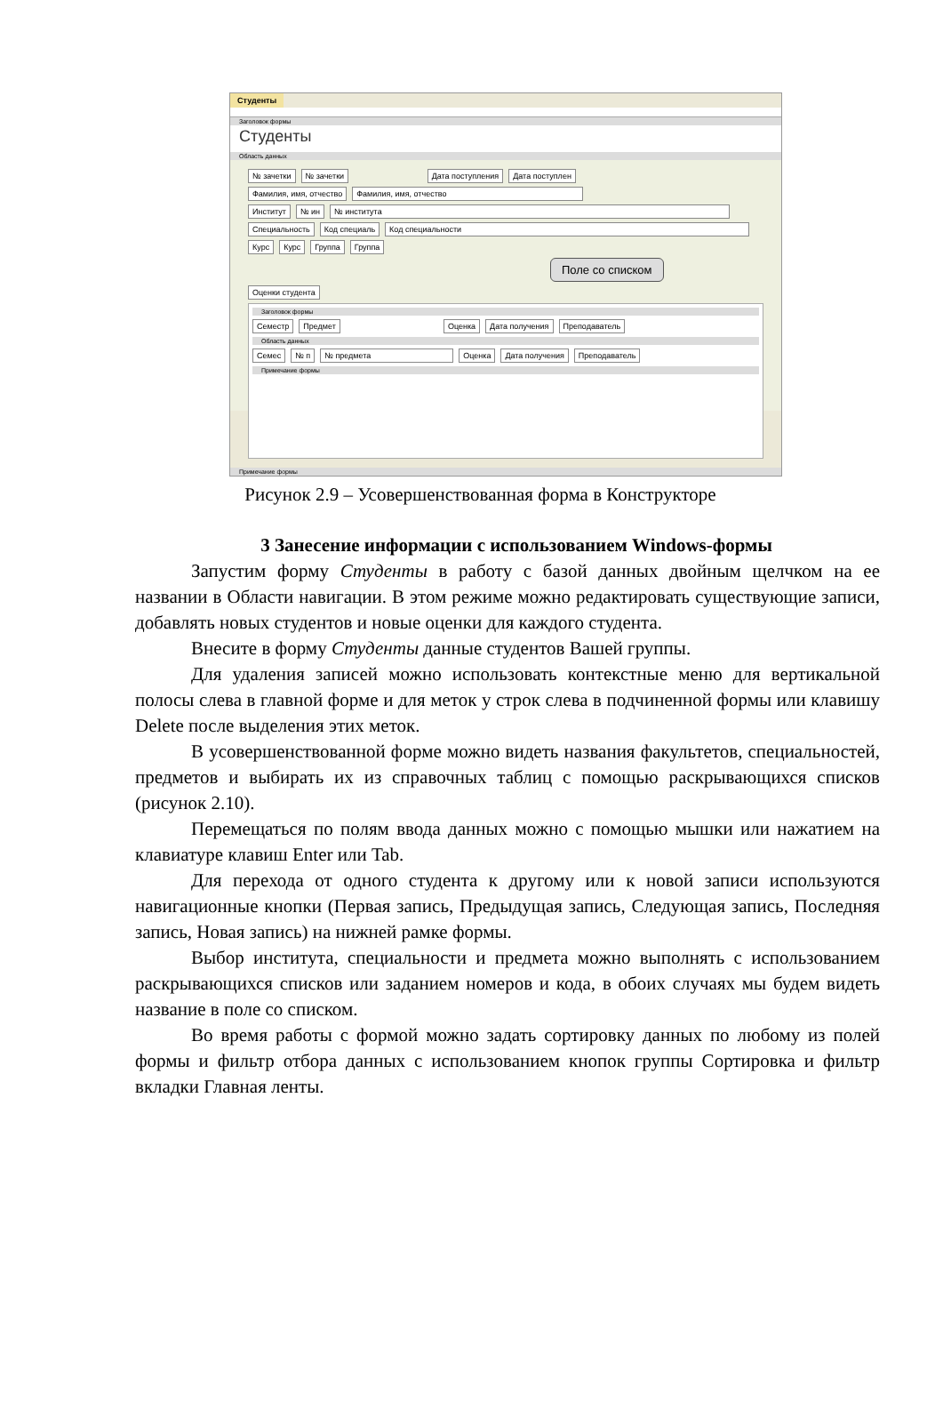Студенты
Заголовок формы
Студенты
Область данных
№ зачетки № зачетки Дата поступления Дата поступлен
Фамилия, имя, отчество Фамилия, имя, отчество
Институт № ин № института
Специальность Код специаль Код специальности
Курс Курс Группа Группа
Поле со списком
Оценки студента
Заголовок формы
Семестр Предмет Оценка Дата получения Преподаватель
Область данных
Семес № п № предмета Оценка Дата получения Преподаватель
Примечание формы
Примечание формы
Рисунок 2.9 – Усовершенствованная форма в Конструкторе
3 Занесение информации с использованием Windows-формы
Запустим форму Студенты в работу с базой данных двойным щелчком на ее названии в Области навигации. В этом режиме можно редактировать существующие записи, добавлять новых студентов и новые оценки для каждого студента.
Внесите в форму Студенты данные студентов Вашей группы.
Для удаления записей можно использовать контекстные меню для вертикальной полосы слева в главной форме и для меток у строк слева в подчиненной формы или клавишу Delete после выделения этих меток.
В усовершенствованной форме можно видеть названия факультетов, специальностей, предметов и выбирать их из справочных таблиц с помощью раскрывающихся списков (рисунок 2.10).
Перемещаться по полям ввода данных можно с помощью мышки или нажатием на клавиатуре клавиш Enter или Tab.
Для перехода от одного студента к другому или к новой записи используются навигационные кнопки (Первая запись, Предыдущая запись, Следующая запись, Последняя запись, Новая запись) на нижней рамке формы.
Выбор института, специальности и предмета можно выполнять с использованием раскрывающихся списков или заданием номеров и кода, в обоих случаях мы будем видеть название в поле со списком.
Во время работы с формой можно задать сортировку данных по любому из полей формы и фильтр отбора данных с использованием кнопок группы Сортировка и фильтр вкладки Главная ленты.